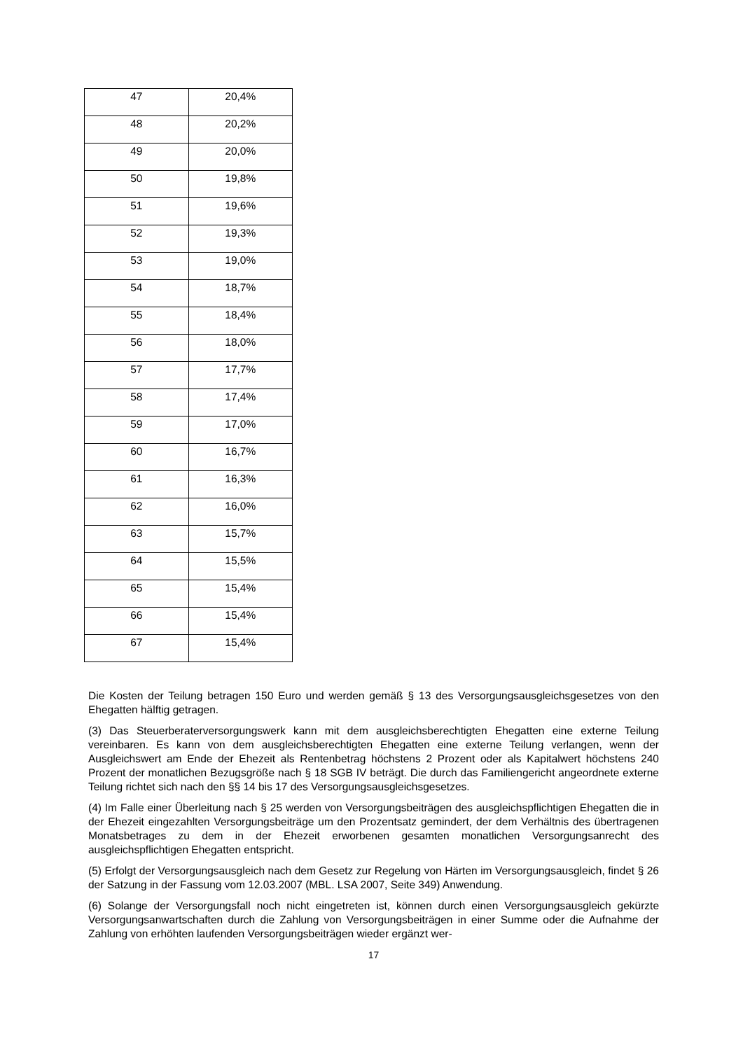| 47 | 20,4% |
| 48 | 20,2% |
| 49 | 20,0% |
| 50 | 19,8% |
| 51 | 19,6% |
| 52 | 19,3% |
| 53 | 19,0% |
| 54 | 18,7% |
| 55 | 18,4% |
| 56 | 18,0% |
| 57 | 17,7% |
| 58 | 17,4% |
| 59 | 17,0% |
| 60 | 16,7% |
| 61 | 16,3% |
| 62 | 16,0% |
| 63 | 15,7% |
| 64 | 15,5% |
| 65 | 15,4% |
| 66 | 15,4% |
| 67 | 15,4% |
Die Kosten der Teilung betragen 150 Euro und werden gemäß § 13 des Versorgungsausgleichsgesetzes von den Ehegatten hälftig getragen.
(3) Das Steuerberaterversorgungswerk kann mit dem ausgleichsberechtigten Ehegatten eine externe Teilung vereinbaren. Es kann von dem ausgleichsberechtigten Ehegatten eine externe Teilung verlangen, wenn der Ausgleichswert am Ende der Ehezeit als Rentenbetrag höchstens 2 Prozent oder als Kapitalwert höchstens 240 Prozent der monatlichen Bezugsgröße nach § 18 SGB IV beträgt. Die durch das Familiengericht angeordnete externe Teilung richtet sich nach den §§ 14 bis 17 des Versorgungsausgleichsgesetzes.
(4) Im Falle einer Überleitung nach § 25 werden von Versorgungsbeiträgen des ausgleichspflichtigen Ehegatten die in der Ehezeit eingezahlten Versorgungsbeiträge um den Prozentsatz gemindert, der dem Verhältnis des übertragenen Monatsbetrages zu dem in der Ehezeit erworbenen gesamten monatlichen Versorgungsanrecht des ausgleichspflichtigen Ehegatten entspricht.
(5) Erfolgt der Versorgungsausgleich nach dem Gesetz zur Regelung von Härten im Versorgungsausgleich, findet § 26 der Satzung in der Fassung vom 12.03.2007 (MBL. LSA 2007, Seite 349) Anwendung.
(6) Solange der Versorgungsfall noch nicht eingetreten ist, können durch einen Versorgungsausgleich gekürzte Versorgungsanwartschaften durch die Zahlung von Versorgungsbeiträgen in einer Summe oder die Aufnahme der Zahlung von erhöhten laufenden Versorgungsbeiträgen wieder ergänzt wer-
17